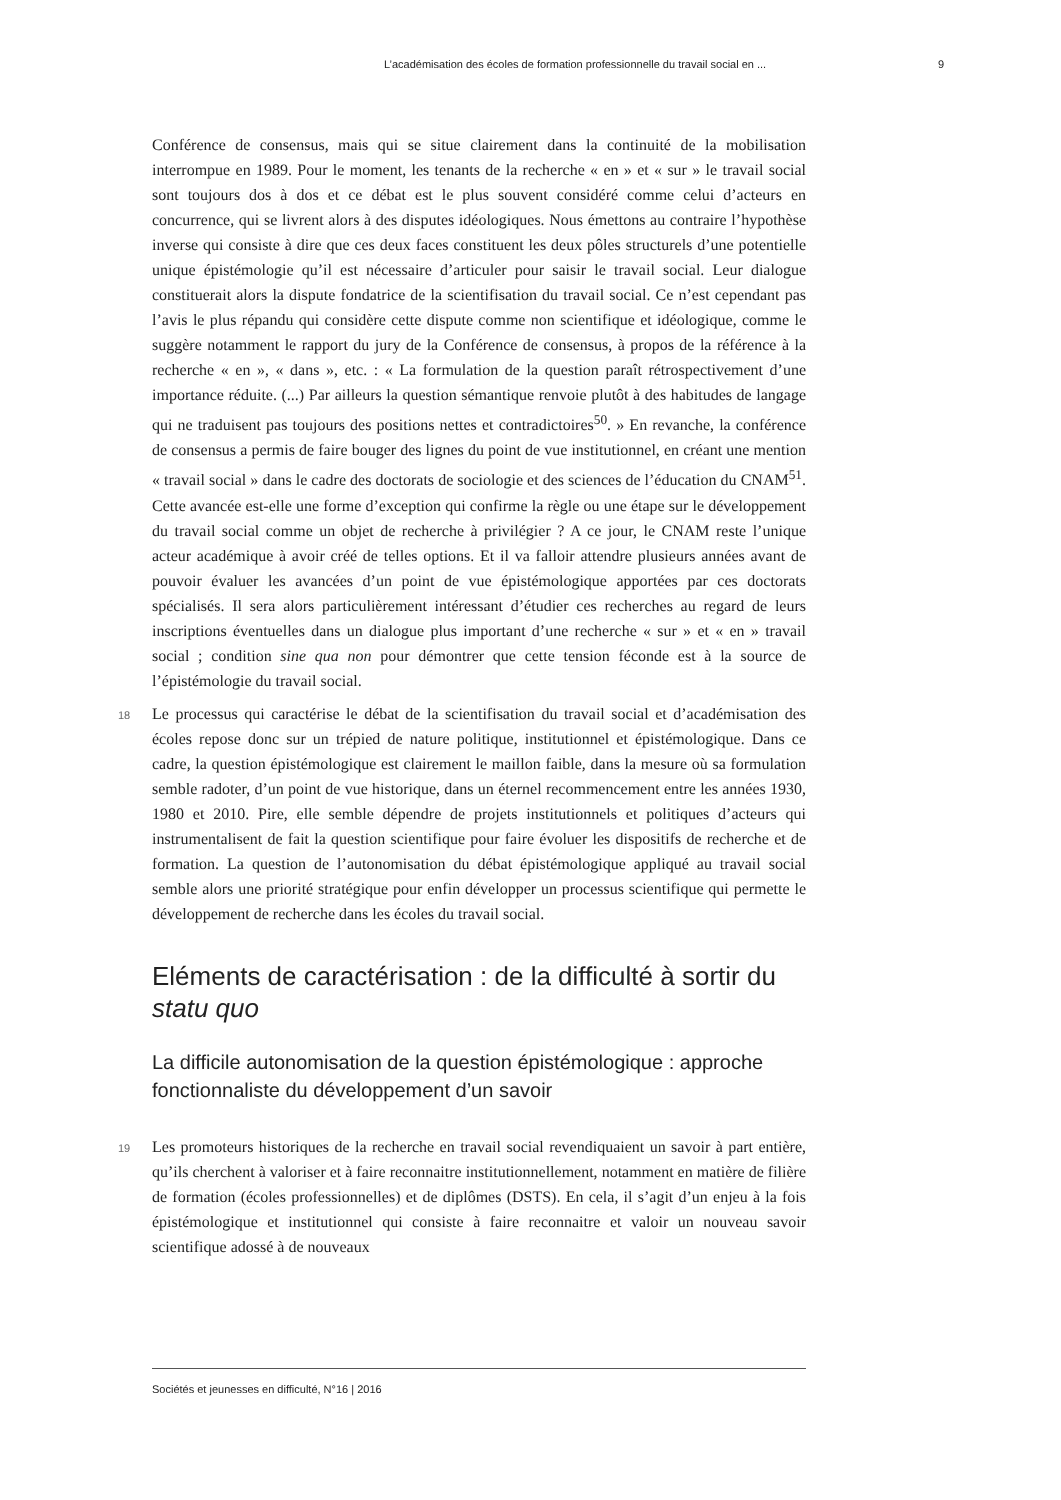L’académisation des écoles de formation professionnelle du travail social en ... 9
Conférence de consensus, mais qui se situe clairement dans la continuité de la mobilisation interrompue en 1989. Pour le moment, les tenants de la recherche « en » et « sur » le travail social sont toujours dos à dos et ce débat est le plus souvent considéré comme celui d’acteurs en concurrence, qui se livrent alors à des disputes idéologiques. Nous émettons au contraire l’hypothèse inverse qui consiste à dire que ces deux faces constituent les deux pôles structurels d’une potentielle unique épistémologie qu’il est nécessaire d’articuler pour saisir le travail social. Leur dialogue constituerait alors la dispute fondatrice de la scientifisation du travail social. Ce n’est cependant pas l’avis le plus répandu qui considère cette dispute comme non scientifique et idéologique, comme le suggère notamment le rapport du jury de la Conférence de consensus, à propos de la référence à la recherche « en », « dans », etc. : « La formulation de la question paraît rétrospectivement d’une importance réduite. (...) Par ailleurs la question sémantique renvoie plutôt à des habitudes de langage qui ne traduisent pas toujours des positions nettes et contradictoires<sup>50</sup>. » En revanche, la conférence de consensus a permis de faire bouger des lignes du point de vue institutionnel, en créant une mention « travail social » dans le cadre des doctorats de sociologie et des sciences de l’éducation du CNAM<sup>51</sup>. Cette avancée est-elle une forme d’exception qui confirme la règle ou une étape sur le développement du travail social comme un objet de recherche à privilégier ? A ce jour, le CNAM reste l’unique acteur académique à avoir créé de telles options. Et il va falloir attendre plusieurs années avant de pouvoir évaluer les avancées d’un point de vue épistémologique apportées par ces doctorats spécialisés. Il sera alors particulièrement intéressant d’étudier ces recherches au regard de leurs inscriptions éventuelles dans un dialogue plus important d’une recherche « sur » et « en » travail social ; condition sine qua non pour démontrer que cette tension féconde est à la source de l’épistémologie du travail social.
18 Le processus qui caractérise le débat de la scientifisation du travail social et d’académisation des écoles repose donc sur un trépied de nature politique, institutionnel et épistémologique. Dans ce cadre, la question épistémologique est clairement le maillon faible, dans la mesure où sa formulation semble radoter, d’un point de vue historique, dans un éternel recommencement entre les années 1930, 1980 et 2010. Pire, elle semble dépendre de projets institutionnels et politiques d’acteurs qui instrumentalisent de fait la question scientifique pour faire évoluer les dispositifs de recherche et de formation. La question de l’autonomisation du débat épistémologique appliqué au travail social semble alors une priorité stratégique pour enfin développer un processus scientifique qui permette le développement de recherche dans les écoles du travail social.
Eléments de caractérisation : de la difficulté à sortir du statu quo
La difficile autonomisation de la question épistémologique : approche fonctionnaliste du développement d’un savoir
19 Les promoteurs historiques de la recherche en travail social revendiquaient un savoir à part entière, qu’ils cherchent à valoriser et à faire reconnaitre institutionnellement, notamment en matière de filière de formation (écoles professionnelles) et de diplômes (DSTS). En cela, il s’agit d’un enjeu à la fois épistémologique et institutionnel qui consiste à faire reconnaitre et valoir un nouveau savoir scientifique adossé à de nouveaux
Sociétés et jeunesses en difficulté, N°16 | 2016